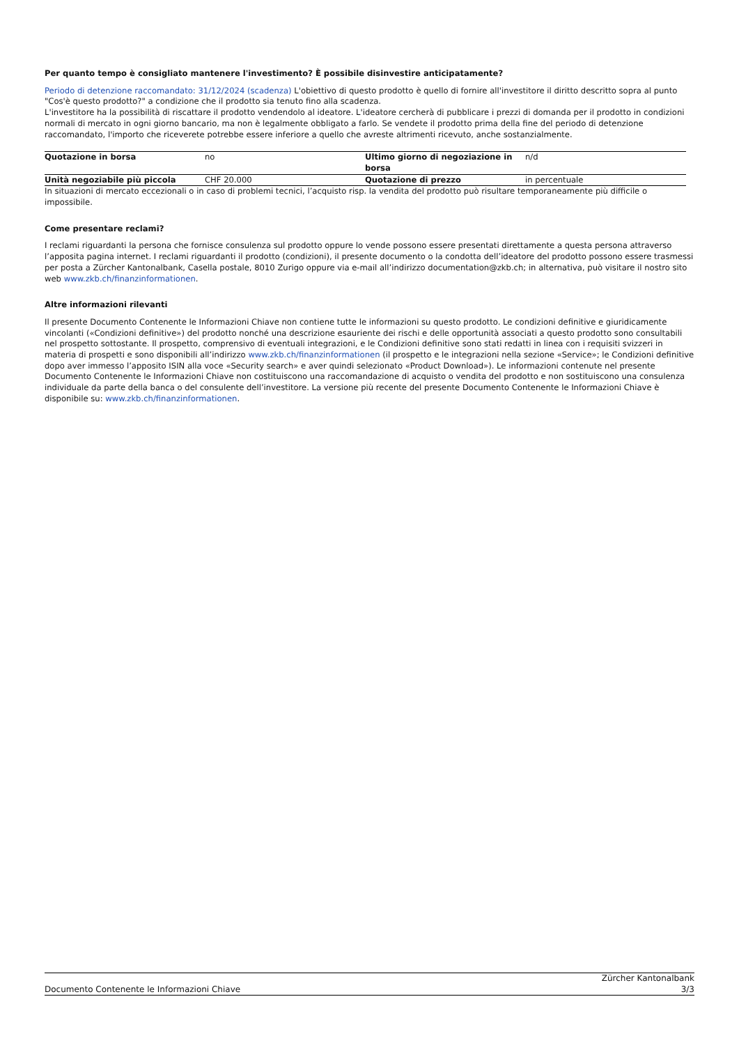Per quanto tempo è consigliato mantenere l'investimento? È possibile disinvestire anticipatamente?
Periodo di detenzione raccomandato: 31/12/2024 (scadenza) L'obiettivo di questo prodotto è quello di fornire all'investitore il diritto descritto sopra al punto "Cos'è questo prodotto?" a condizione che il prodotto sia tenuto fino alla scadenza.
L'investitore ha la possibilità di riscattare il prodotto vendendolo al ideatore. L'ideatore cercherà di pubblicare i prezzi di domanda per il prodotto in condizioni normali di mercato in ogni giorno bancario, ma non è legalmente obbligato a farlo. Se vendete il prodotto prima della fine del periodo di detenzione raccomandato, l'importo che riceverete potrebbe essere inferiore a quello che avreste altrimenti ricevuto, anche sostanzialmente.
| Quotazione in borsa | no | Ultimo giorno di negoziazione in borsa | n/d |
| Unità negoziabile più piccola | CHF 20.000 | Quotazione di prezzo | in percentuale |
In situazioni di mercato eccezionali o in caso di problemi tecnici, l’acquisto risp. la vendita del prodotto può risultare temporaneamente più difficile o impossibile.
Come presentare reclami?
I reclami riguardanti la persona che fornisce consulenza sul prodotto oppure lo vende possono essere presentati direttamente a questa persona attraverso l’apposita pagina internet. I reclami riguardanti il prodotto (condizioni), il presente documento o la condotta dell’ideatore del prodotto possono essere trasmessi per posta a Zürcher Kantonalbank, Casella postale, 8010 Zurigo oppure via e-mail all’indirizzo documentation@zkb.ch; in alternativa, può visitare il nostro sito web www.zkb.ch/finanzinformationen.
Altre informazioni rilevanti
Il presente Documento Contenente le Informazioni Chiave non contiene tutte le informazioni su questo prodotto. Le condizioni definitive e giuridicamente vincolanti («Condizioni definitive») del prodotto nonché una descrizione esauriente dei rischi e delle opportunità associati a questo prodotto sono consultabili nel prospetto sottostante. Il prospetto, comprensivo di eventuali integrazioni, e le Condizioni definitive sono stati redatti in linea con i requisiti svizzeri in materia di prospetti e sono disponibili all’indirizzo www.zkb.ch/finanzinformationen (il prospetto e le integrazioni nella sezione «Service»; le Condizioni definitive dopo aver immesso l’apposito ISIN alla voce «Security search» e aver quindi selezionato «Product Download»). Le informazioni contenute nel presente Documento Contenente le Informazioni Chiave non costituiscono una raccomandazione di acquisto o vendita del prodotto e non sostituiscono una consulenza individuale da parte della banca o del consulente dell’investitore. La versione più recente del presente Documento Contenente le Informazioni Chiave è disponibile su: www.zkb.ch/finanzinformationen.
Documento Contenente le Informazioni Chiave
Zürcher Kantonalbank
3/3